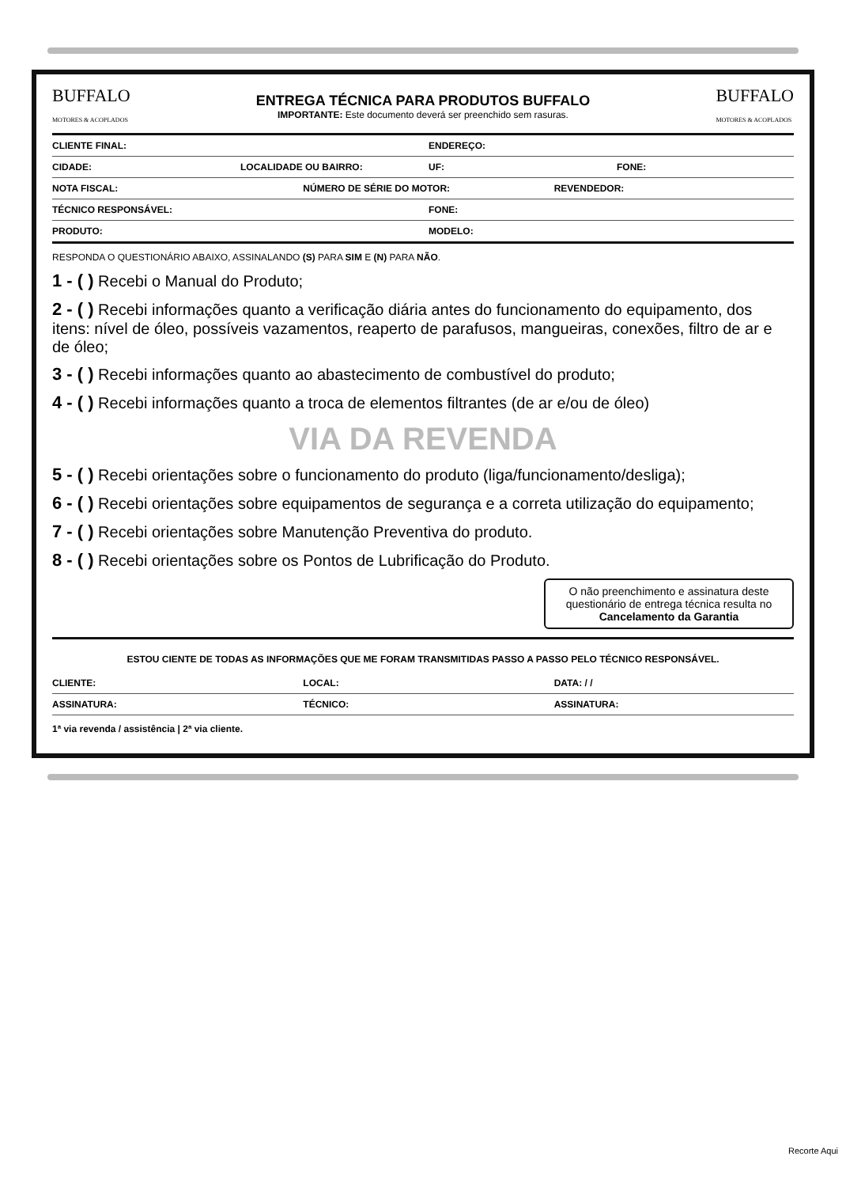BUFFALO
MOTORES & ACOPLADOS
ENTREGA TÉCNICA PARA PRODUTOS BUFFALO
IMPORTANTE: Este documento deverá ser preenchido sem rasuras.
BUFFALO
MOTORES & ACOPLADOS
CLIENTE FINAL: ENDEREÇO:
CIDADE: LOCALIDADE OU BAIRRO: UF: FONE:
NOTA FISCAL: NÚMERO DE SÉRIE DO MOTOR: REVENDEDOR:
TÉCNICO RESPONSÁVEL: FONE:
PRODUTO: MODELO:
RESPONDA O QUESTIONÁRIO ABAIXO, ASSINALANDO (S) PARA SIM E (N) PARA NÃO.
1 - ( ) Recebi o Manual do Produto;
2 - ( ) Recebi informações quanto a verificação diária antes do funcionamento do equipamento, dos itens: nível de óleo, possíveis vazamentos, reaperto de parafusos, mangueiras, conexões, filtro de ar e de óleo;
3 - ( ) Recebi informações quanto ao abastecimento de combustível do produto;
4 - ( ) Recebi informações quanto a troca de elementos filtrantes (de ar e/ou de óleo)
VIA DA REVENDA
5 - ( ) Recebi orientações sobre o funcionamento do produto (liga/funcionamento/desliga);
6 - ( ) Recebi orientações sobre equipamentos de segurança e a correta utilização do equipamento;
7 - ( ) Recebi orientações sobre Manutenção Preventiva do produto.
8 - ( ) Recebi orientações sobre os Pontos de Lubrificação do Produto.
O não preenchimento e assinatura deste questionário de entrega técnica resulta no Cancelamento da Garantia
ESTOU CIENTE DE TODAS AS INFORMAÇÕES QUE ME FORAM TRANSMITIDAS PASSO A PASSO PELO TÉCNICO RESPONSÁVEL.
CLIENTE: LOCAL: DATA: / /
ASSINATURA: TÉCNICO: ASSINATURA:
1ª via revenda / assistência | 2ª via cliente.
Recorte Aqui